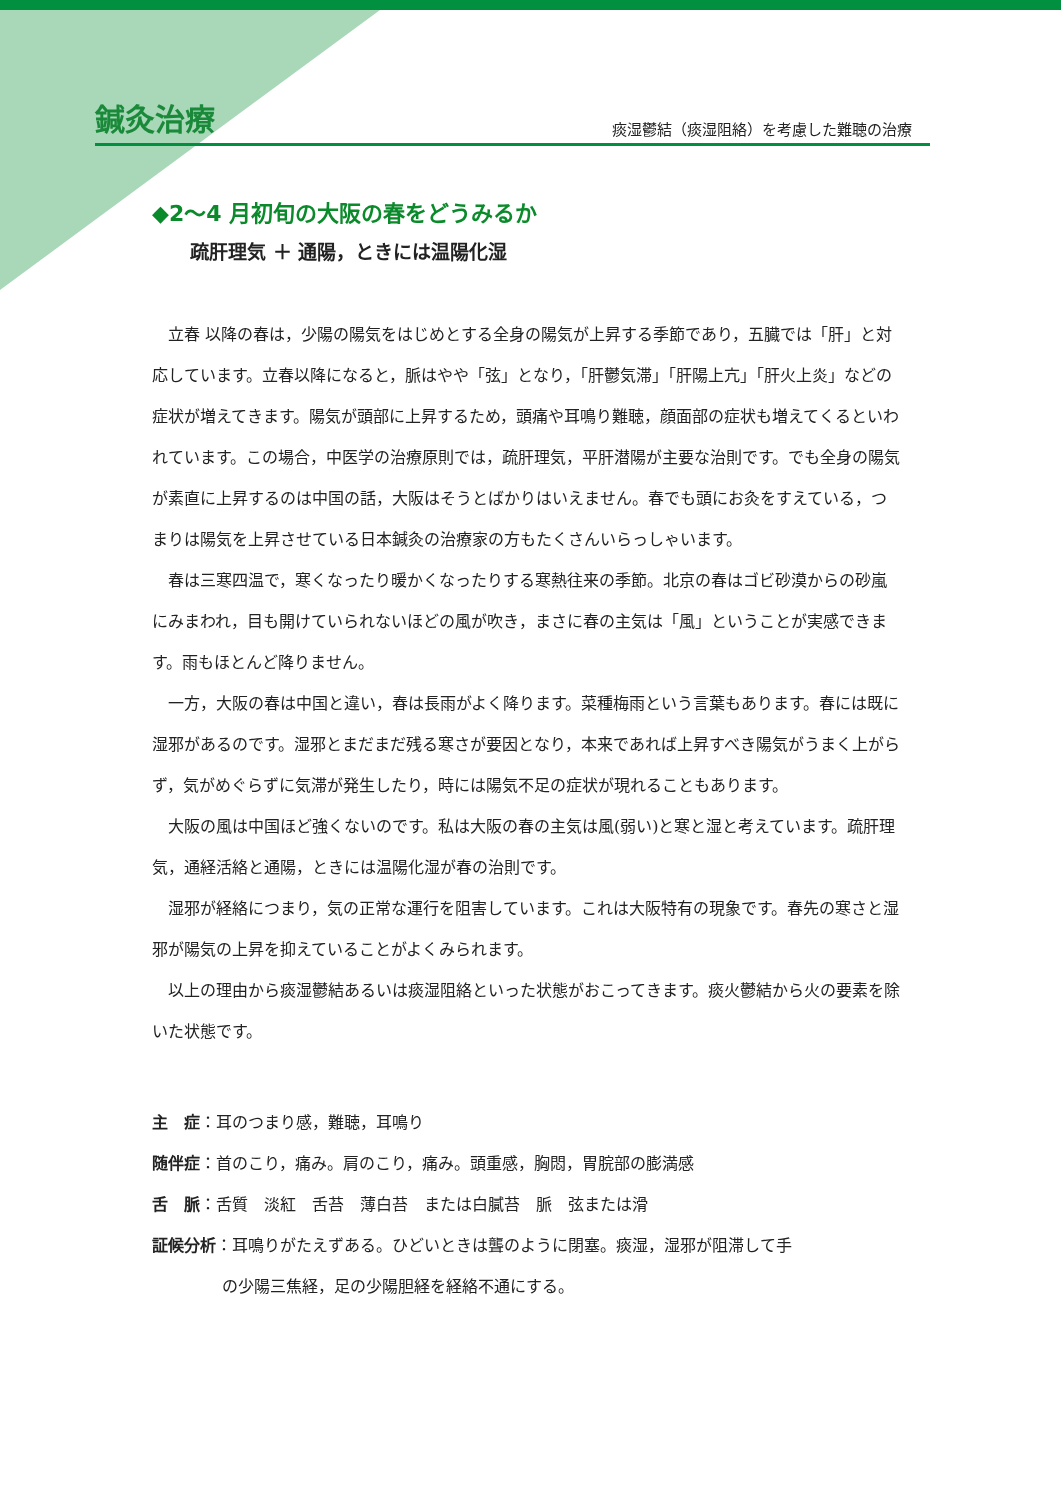鍼灸治療 痰湿鬱結（痰湿阻絡）を考慮した難聴の治療
◆2〜4 月初旬の大阪の春をどうみるか
疏肝理気 ＋ 通陽，ときには温陽化湿
立春 以降の春は，少陽の陽気をはじめとする全身の陽気が上昇する季節であり，五臓では「肝」と対応しています。立春以降になると，脈はやや「弦」となり，「肝鬱気滞」「肝陽上亢」「肝火上炎」などの症状が増えてきます。陽気が頭部に上昇するため，頭痛や耳鳴り難聴，顔面部の症状も増えてくるといわれています。この場合，中医学の治療原則では，疏肝理気，平肝潜陽が主要な治則です。でも全身の陽気が素直に上昇するのは中国の話，大阪はそうとばかりはいえません。春でも頭にお灸をすえている，つまりは陽気を上昇させている日本鍼灸の治療家の方もたくさんいらっしゃいます。
春は三寒四温で，寒くなったり暖かくなったりする寒熱往来の季節。北京の春はゴビ砂漠からの砂嵐にみまわれ，目も開けていられないほどの風が吹き，まさに春の主気は「風」ということが実感できます。雨もほとんど降りません。
一方，大阪の春は中国と違い，春は長雨がよく降ります。菜種梅雨という言葉もあります。春には既に湿邪があるのです。湿邪とまだまだ残る寒さが要因となり，本来であれば上昇すべき陽気がうまく上がらず，気がめぐらずに気滞が発生したり，時には陽気不足の症状が現れることもあります。
大阪の風は中国ほど強くないのです。私は大阪の春の主気は風(弱い)と寒と湿と考えています。疏肝理気，通経活絡と通陽，ときには温陽化湿が春の治則です。
湿邪が経絡につまり，気の正常な運行を阻害しています。これは大阪特有の現象です。春先の寒さと湿邪が陽気の上昇を抑えていることがよくみられます。
以上の理由から痰湿鬱結あるいは痰湿阻絡といった状態がおこってきます。痰火鬱結から火の要素を除いた状態です。
主　症：耳のつまり感，難聴，耳鳴り
随伴症：首のこり，痛み。肩のこり，痛み。頭重感，胸悶，胃脘部の膨満感
舌　脈：舌質　淡紅　舌苔　薄白苔　または白膩苔　脈　弦または滑
証候分析：耳鳴りがたえずある。ひどいときは聾のように閉塞。痰湿，湿邪が阻滞して手
の少陽三焦経，足の少陽胆経を経絡不通にする。